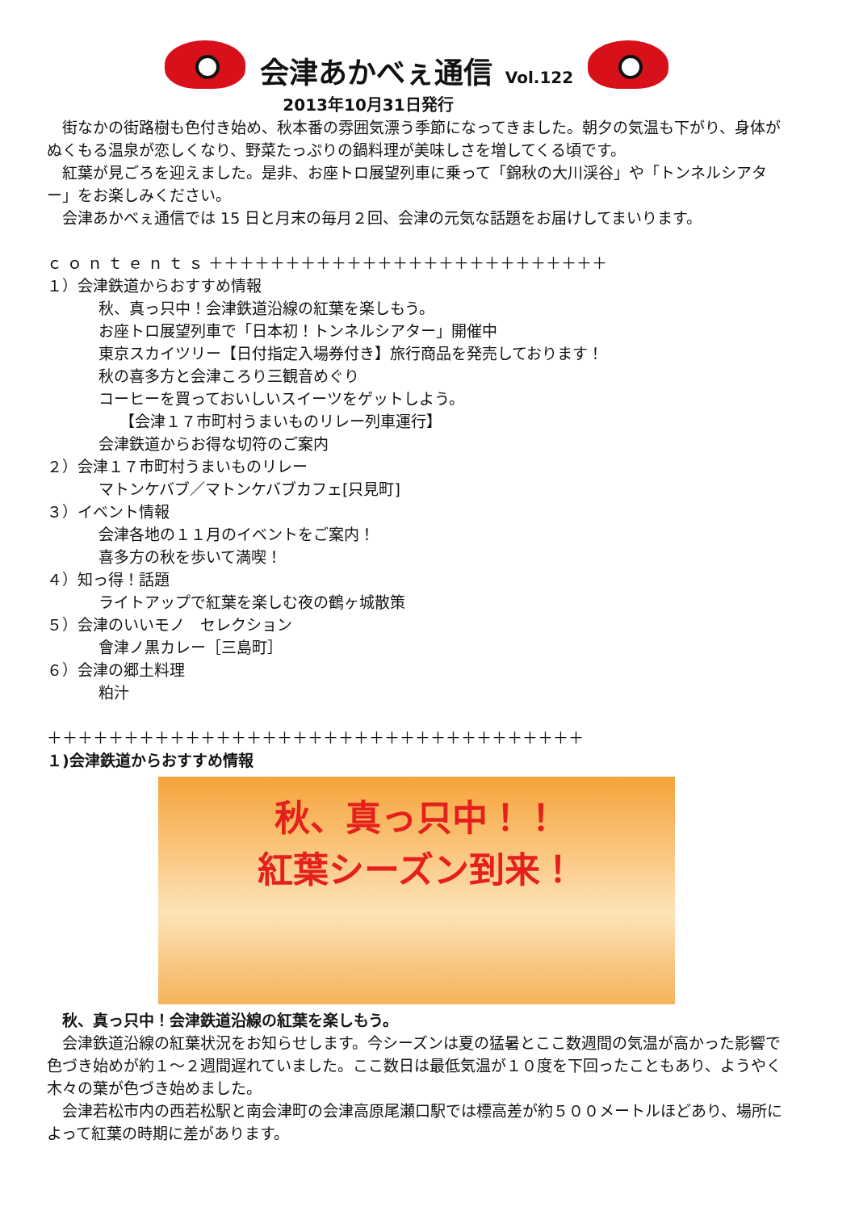会津あかべぇ通信 Vol.122
2013年10月31日発行
　街なかの街路樹も色付き始め、秋本番の雰囲気漂う季節になってきました。朝夕の気温も下がり、身体がぬくもる温泉が恋しくなり、野菜たっぷりの鍋料理が美味しさを増してくる頃です。
　紅葉が見ごろを迎えました。是非、お座トロ展望列車に乗って「錦秋の大川渓谷」や「トンネルシアター」をお楽しみください。
　会津あかべぇ通信では 15 日と月末の毎月２回、会津の元気な話題をお届けしてまいります。
ｃ ｏ ｎ ｔ ｅ ｎ ｔ ｓ ＋＋＋＋＋＋＋＋＋＋＋＋＋＋＋＋＋＋＋＋＋＋＋＋＋＋
１）会津鉄道からおすすめ情報
秋、真っ只中！会津鉄道沿線の紅葉を楽しもう。
お座トロ展望列車で「日本初！トンネルシアター」開催中
東京スカイツリー【日付指定入場券付き】旅行商品を発売しております！
秋の喜多方と会津ころり三観音めぐり
コーヒーを買っておいしいスイーツをゲットしよう。
【会津１７市町村うまいものリレー列車運行】
会津鉄道からお得な切符のご案内
２）会津１７市町村うまいものリレー
マトンケバブ／マトンケバブカフェ[只見町]
３）イベント情報
会津各地の１１月のイベントをご案内！
喜多方の秋を歩いて満喫！
４）知っ得！話題
ライトアップで紅葉を楽しむ夜の鶴ヶ城散策
５）会津のいいモノ　セレクション
會津ノ黒カレー［三島町］
６）会津の郷土料理
粕汁
＋＋＋＋＋＋＋＋＋＋＋＋＋＋＋＋＋＋＋＋＋＋＋＋＋＋＋＋＋＋＋＋＋＋＋
１)会津鉄道からおすすめ情報
秋、真っ只中！！
紅葉シーズン到来！
　秋、真っ只中！会津鉄道沿線の紅葉を楽しもう。
　会津鉄道沿線の紅葉状況をお知らせします。今シーズンは夏の猛暑とここ数週間の気温が高かった影響で色づき始めが約１～２週間遅れていました。ここ数日は最低気温が１０度を下回ったこともあり、ようやく木々の葉が色づき始めました。
　会津若松市内の西若松駅と南会津町の会津高原尾瀬口駅では標高差が約５００メートルほどあり、場所によって紅葉の時期に差があります。